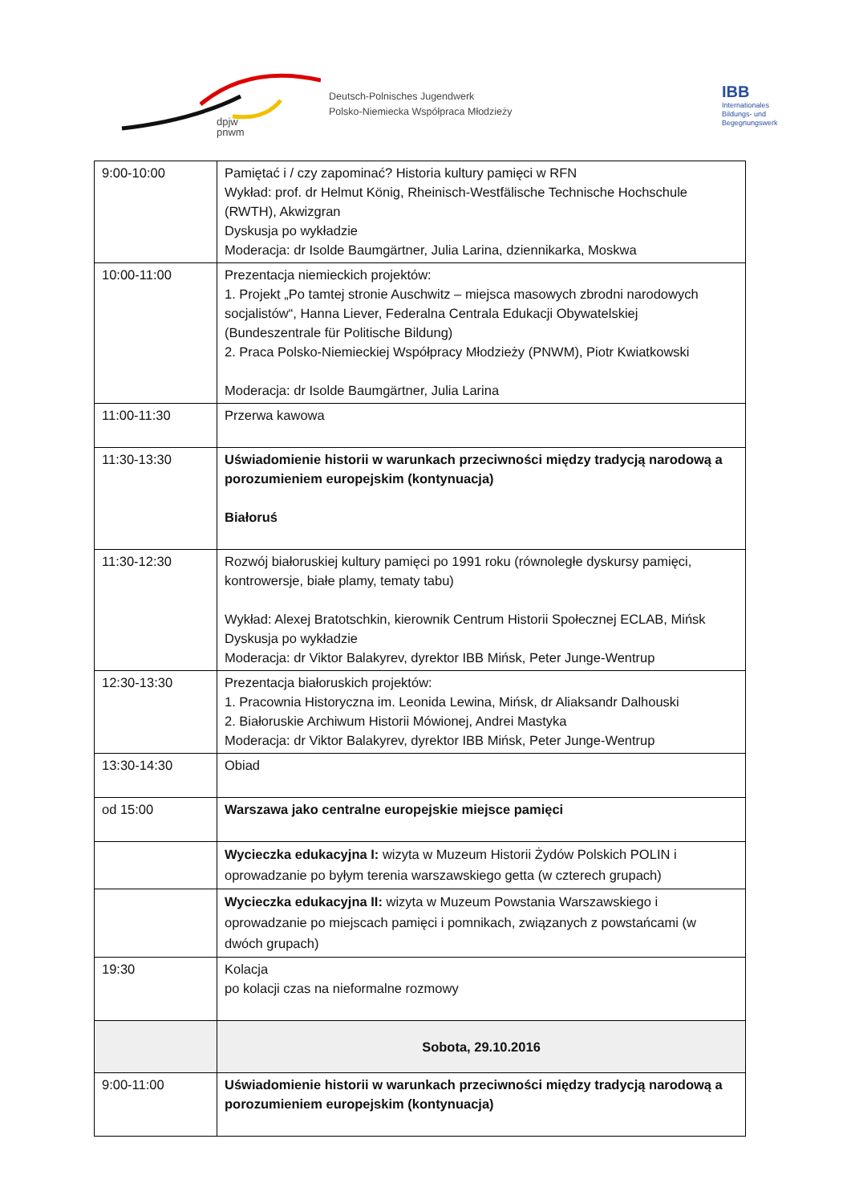dpjw
pnwm
Deutsch-Polnisches Jugendwerk
Polsko-Niemiecka Współpraca Młodzieży
IBB
Internationales
Bildungs- und
Begegnungswerk
| 9:00-10:00 | Pamiętać i / czy zapominać? Historia kultury pamięci w RFN Wykład: prof. dr Helmut König, Rheinisch-Westfälische Technische Hochschule (RWTH), Akwizgran Dyskusja po wykładzie Moderacja: dr Isolde Baumgärtner, Julia Larina, dziennikarka, Moskwa |
| 10:00-11:00 | Prezentacja niemieckich projektów: 1. Projekt „Po tamtej stronie Auschwitz – miejsca masowych zbrodni narodowych socjalistów“, Hanna Liever, Federalna Centrala Edukacji Obywatelskiej (Bundeszentrale für Politische Bildung) 2. Praca Polsko-Niemieckiej Współpracy Młodzieży (PNWM), Piotr Kwiatkowski Moderacja: dr Isolde Baumgärtner, Julia Larina |
| 11:00-11:30 | Przerwa kawowa |
| 11:30-13:30 | Uświadomienie historii w warunkach przeciwności między tradycją narodową a porozumieniem europejskim (kontynuacja) Białoruś |
| 11:30-12:30 | Rozwój białoruskiej kultury pamięci po 1991 roku (równoległe dyskursy pamięci, kontrowersje, białe plamy, tematy tabu) Wykład: Alexej Bratotschkin, kierownik Centrum Historii Społecznej ECLAB, Mińsk Dyskusja po wykładzie Moderacja: dr Viktor Balakyrev, dyrektor IBB Mińsk, Peter Junge-Wentrup |
| 12:30-13:30 | Prezentacja białoruskich projektów: 1. Pracownia Historyczna im. Leonida Lewina, Mińsk, dr Aliaksandr Dalhouski 2. Białoruskie Archiwum Historii Mówionej, Andrei Mastyka Moderacja: dr Viktor Balakyrev, dyrektor IBB Mińsk, Peter Junge-Wentrup |
| 13:30-14:30 | Obiad |
| od 15:00 | Warszawa jako centralne europejskie miejsce pamięci |
| | Wycieczka edukacyjna I: wizyta w Muzeum Historii Żydów Polskich POLIN i oprowadzanie po byłym terenia warszawskiego getta (w czterech grupach) |
| | Wycieczka edukacyjna II: wizyta w Muzeum Powstania Warszawskiego i oprowadzanie po miejscach pamięci i pomnikach, związanych z powstańcami (w dwóch grupach) |
| 19:30 | Kolacja po kolacji czas na nieformalne rozmowy |
| | Sobota, 29.10.2016 |
| 9:00-11:00 | Uświadomienie historii w warunkach przeciwności między tradycją narodową a porozumieniem europejskim (kontynuacja) |